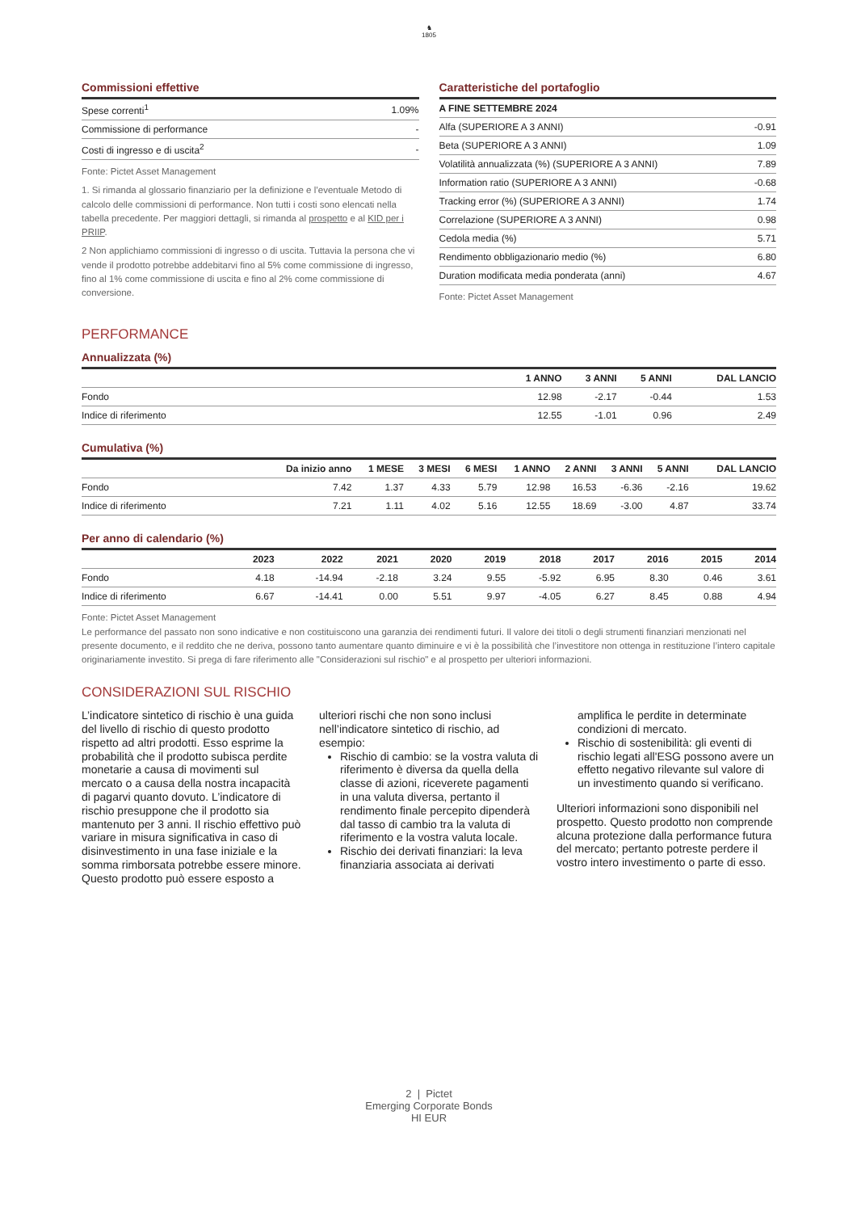♞
1805
Commissioni effettive
| Spese correnti<sup>1</sup> | 1.09% |
| Commissione di performance | - |
| Costi di ingresso e di uscita<sup>2</sup> | - |
Fonte: Pictet Asset Management
1. Si rimanda al glossario finanziario per la definizione e l’eventuale Metodo di calcolo delle commissioni di performance. Non tutti i costi sono elencati nella tabella precedente. Per maggiori dettagli, si rimanda al prospetto e al KID per i PRIIP.
2 Non applichiamo commissioni di ingresso o di uscita. Tuttavia la persona che vi vende il prodotto potrebbe addebitarvi fino al 5% come commissione di ingresso, fino al 1% come commissione di uscita e fino al 2% come commissione di conversione.
Caratteristiche del portafoglio
| A FINE SETTEMBRE 2024 | |
| --- | --- |
| Alfa (SUPERIORE A 3 ANNI) | -0.91 |
| Beta (SUPERIORE A 3 ANNI) | 1.09 |
| Volatilità annualizzata (%) (SUPERIORE A 3 ANNI) | 7.89 |
| Information ratio (SUPERIORE A 3 ANNI) | -0.68 |
| Tracking error (%) (SUPERIORE A 3 ANNI) | 1.74 |
| Correlazione (SUPERIORE A 3 ANNI) | 0.98 |
| Cedola media (%) | 5.71 |
| Rendimento obbligazionario medio (%) | 6.80 |
| Duration modificata media ponderata (anni) | 4.67 |
Fonte: Pictet Asset Management
PERFORMANCE
Annualizzata (%)
| | 1 ANNO | 3 ANNI | 5 ANNI | DAL LANCIO |
| --- | --- | --- | --- | --- |
| Fondo | 12.98 | -2.17 | -0.44 | 1.53 |
| Indice di riferimento | 12.55 | -1.01 | 0.96 | 2.49 |
Cumulativa (%)
| | Da inizio anno | 1 MESE | 3 MESI | 6 MESI | 1 ANNO | 2 ANNI | 3 ANNI | 5 ANNI | DAL LANCIO |
| --- | --- | --- | --- | --- | --- | --- | --- | --- | --- |
| Fondo | 7.42 | 1.37 | 4.33 | 5.79 | 12.98 | 16.53 | -6.36 | -2.16 | 19.62 |
| Indice di riferimento | 7.21 | 1.11 | 4.02 | 5.16 | 12.55 | 18.69 | -3.00 | 4.87 | 33.74 |
Per anno di calendario (%)
| | 2023 | 2022 | 2021 | 2020 | 2019 | 2018 | 2017 | 2016 | 2015 | 2014 |
| --- | --- | --- | --- | --- | --- | --- | --- | --- | --- | --- |
| Fondo | 4.18 | -14.94 | -2.18 | 3.24 | 9.55 | -5.92 | 6.95 | 8.30 | 0.46 | 3.61 |
| Indice di riferimento | 6.67 | -14.41 | 0.00 | 5.51 | 9.97 | -4.05 | 6.27 | 8.45 | 0.88 | 4.94 |
Fonte: Pictet Asset Management
Le performance del passato non sono indicative e non costituiscono una garanzia dei rendimenti futuri. Il valore dei titoli o degli strumenti finanziari menzionati nel presente documento, e il reddito che ne deriva, possono tanto aumentare quanto diminuire e vi è la possibilità che l’investitore non ottenga in restituzione l’intero capitale originariamente investito. Si prega di fare riferimento alle "Considerazioni sul rischio" e al prospetto per ulteriori informazioni.
CONSIDERAZIONI SUL RISCHIO
L’indicatore sintetico di rischio è una guida del livello di rischio di questo prodotto rispetto ad altri prodotti. Esso esprime la probabilità che il prodotto subisca perdite monetarie a causa di movimenti sul mercato o a causa della nostra incapacità di pagarvi quanto dovuto. L’indicatore di rischio presuppone che il prodotto sia mantenuto per 3 anni. Il rischio effettivo può variare in misura significativa in caso di disinvestimento in una fase iniziale e la somma rimborsata potrebbe essere minore. Questo prodotto può essere esposto a ulteriori rischi che non sono inclusi nell’indicatore sintetico di rischio, ad esempio:
Rischio di cambio: se la vostra valuta di riferimento è diversa da quella della classe di azioni, riceverete pagamenti in una valuta diversa, pertanto il rendimento finale percepito dipenderà dal tasso di cambio tra la valuta di riferimento e la vostra valuta locale.
Rischio dei derivati finanziari: la leva finanziaria associata ai derivati amplifica le perdite in determinate condizioni di mercato.
Rischio di sostenibilità: gli eventi di rischio legati all'ESG possono avere un effetto negativo rilevante sul valore di un investimento quando si verificano.
Ulteriori informazioni sono disponibili nel prospetto. Questo prodotto non comprende alcuna protezione dalla performance futura del mercato; pertanto potreste perdere il vostro intero investimento o parte di esso.
2 | Pictet
Emerging Corporate Bonds
HI EUR